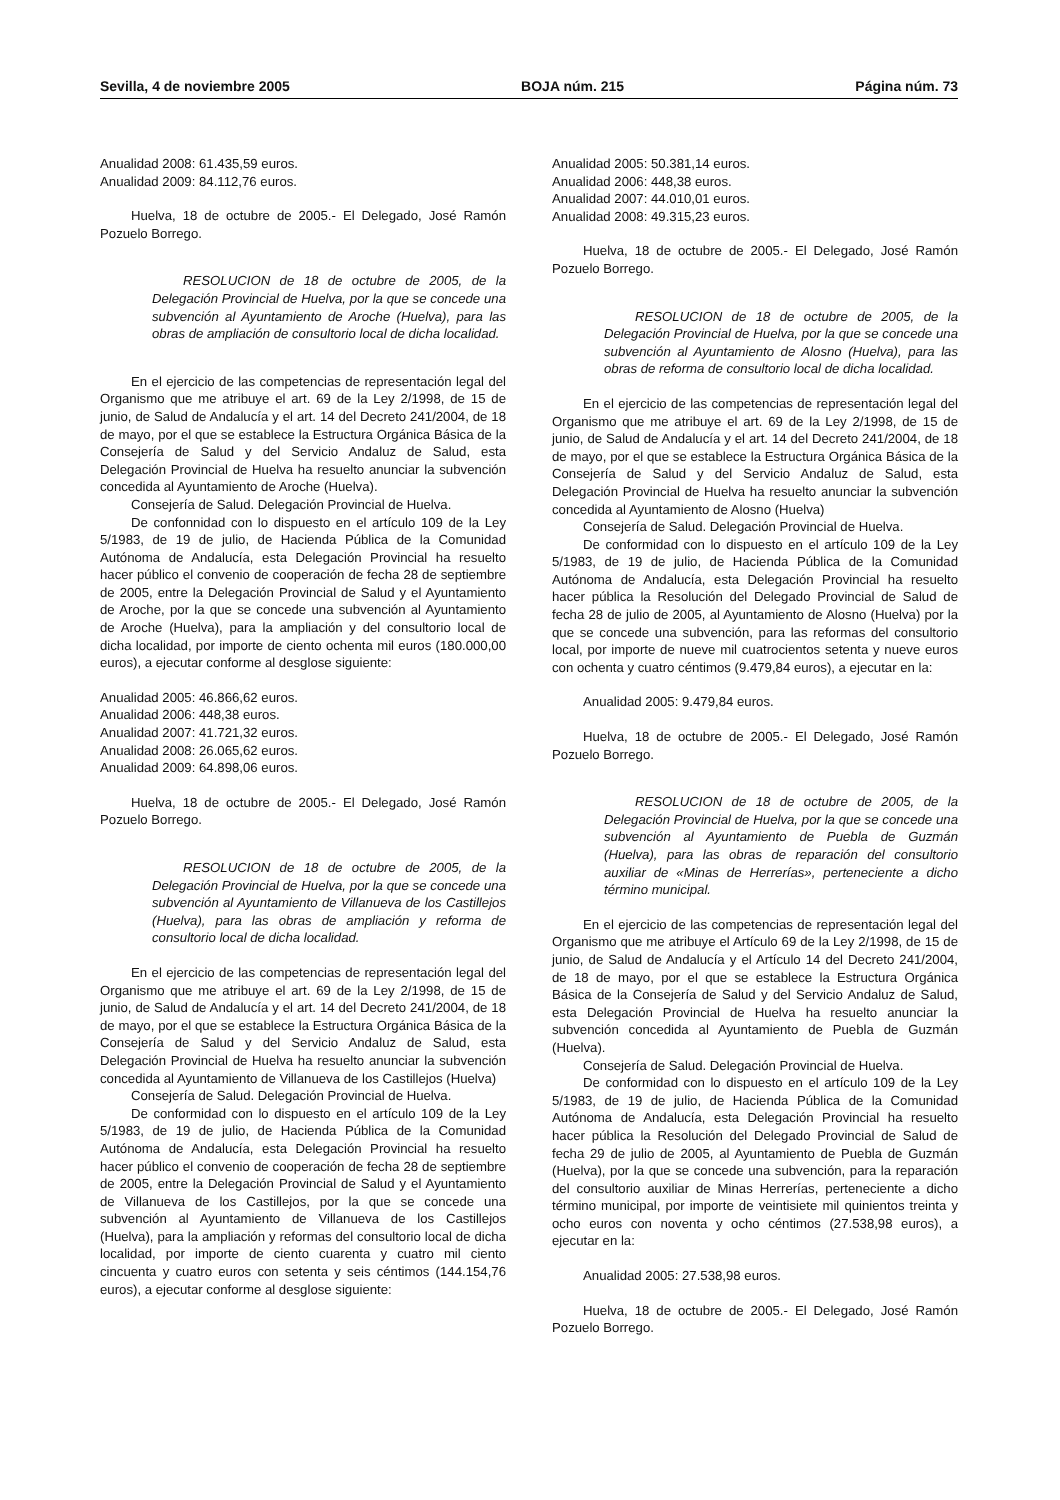Sevilla, 4 de noviembre 2005 BOJA núm. 215 Página núm. 73
Anualidad 2008: 61.435,59 euros.
Anualidad 2009: 84.112,76 euros.
Huelva, 18 de octubre de 2005.- El Delegado, José Ramón Pozuelo Borrego.
RESOLUCION de 18 de octubre de 2005, de la Delegación Provincial de Huelva, por la que se concede una subvención al Ayuntamiento de Aroche (Huelva), para las obras de ampliación de consultorio local de dicha localidad.
En el ejercicio de las competencias de representación legal del Organismo que me atribuye el art. 69 de la Ley 2/1998, de 15 de junio, de Salud de Andalucía y el art. 14 del Decreto 241/2004, de 18 de mayo, por el que se establece la Estructura Orgánica Básica de la Consejería de Salud y del Servicio Andaluz de Salud, esta Delegación Provincial de Huelva ha resuelto anunciar la subvención concedida al Ayuntamiento de Aroche (Huelva).
Consejería de Salud. Delegación Provincial de Huelva.
De confonnidad con lo dispuesto en el artículo 109 de la Ley 5/1983, de 19 de julio, de Hacienda Pública de la Comunidad Autónoma de Andalucía, esta Delegación Provincial ha resuelto hacer público el convenio de cooperación de fecha 28 de septiembre de 2005, entre la Delegación Provincial de Salud y el Ayuntamiento de Aroche, por la que se concede una subvención al Ayuntamiento de Aroche (Huelva), para la ampliación y del consultorio local de dicha localidad, por importe de ciento ochenta mil euros (180.000,00 euros), a ejecutar conforme al desglose siguiente:
Anualidad 2005: 46.866,62 euros.
Anualidad 2006: 448,38 euros.
Anualidad 2007: 41.721,32 euros.
Anualidad 2008: 26.065,62 euros.
Anualidad 2009: 64.898,06 euros.
Huelva, 18 de octubre de 2005.- El Delegado, José Ramón Pozuelo Borrego.
RESOLUCION de 18 de octubre de 2005, de la Delegación Provincial de Huelva, por la que se concede una subvención al Ayuntamiento de Villanueva de los Castillejos (Huelva), para las obras de ampliación y reforma de consultorio local de dicha localidad.
En el ejercicio de las competencias de representación legal del Organismo que me atribuye el art. 69 de la Ley 2/1998, de 15 de junio, de Salud de Andalucía y el art. 14 del Decreto 241/2004, de 18 de mayo, por el que se establece la Estructura Orgánica Básica de la Consejería de Salud y del Servicio Andaluz de Salud, esta Delegación Provincial de Huelva ha resuelto anunciar la subvención concedida al Ayuntamiento de Villanueva de los Castillejos (Huelva)
Consejería de Salud. Delegación Provincial de Huelva.
De conformidad con lo dispuesto en el artículo 109 de la Ley 5/1983, de 19 de julio, de Hacienda Pública de la Comunidad Autónoma de Andalucía, esta Delegación Provincial ha resuelto hacer público el convenio de cooperación de fecha 28 de septiembre de 2005, entre la Delegación Provincial de Salud y el Ayuntamiento de Villanueva de los Castillejos, por la que se concede una subvención al Ayuntamiento de Villanueva de los Castillejos (Huelva), para la ampliación y reformas del consultorio local de dicha localidad, por importe de ciento cuarenta y cuatro mil ciento cincuenta y cuatro euros con setenta y seis céntimos (144.154,76 euros), a ejecutar conforme al desglose siguiente:
Anualidad 2005: 50.381,14 euros.
Anualidad 2006: 448,38 euros.
Anualidad 2007: 44.010,01 euros.
Anualidad 2008: 49.315,23 euros.
Huelva, 18 de octubre de 2005.- El Delegado, José Ramón Pozuelo Borrego.
RESOLUCION de 18 de octubre de 2005, de la Delegación Provincial de Huelva, por la que se concede una subvención al Ayuntamiento de Alosno (Huelva), para las obras de reforma de consultorio local de dicha localidad.
En el ejercicio de las competencias de representación legal del Organismo que me atribuye el art. 69 de la Ley 2/1998, de 15 de junio, de Salud de Andalucía y el art. 14 del Decreto 241/2004, de 18 de mayo, por el que se establece la Estructura Orgánica Básica de la Consejería de Salud y del Servicio Andaluz de Salud, esta Delegación Provincial de Huelva ha resuelto anunciar la subvención concedida al Ayuntamiento de Alosno (Huelva)
Consejería de Salud. Delegación Provincial de Huelva.
De conformidad con lo dispuesto en el artículo 109 de la Ley 5/1983, de 19 de julio, de Hacienda Pública de la Comunidad Autónoma de Andalucía, esta Delegación Provincial ha resuelto hacer pública la Resolución del Delegado Provincial de Salud de fecha 28 de julio de 2005, al Ayuntamiento de Alosno (Huelva) por la que se concede una subvención, para las reformas del consultorio local, por importe de nueve mil cuatrocientos setenta y nueve euros con ochenta y cuatro céntimos (9.479,84 euros), a ejecutar en la:
Anualidad 2005: 9.479,84 euros.
Huelva, 18 de octubre de 2005.- El Delegado, José Ramón Pozuelo Borrego.
RESOLUCION de 18 de octubre de 2005, de la Delegación Provincial de Huelva, por la que se concede una subvención al Ayuntamiento de Puebla de Guzmán (Huelva), para las obras de reparación del consultorio auxiliar de «Minas de Herrerías», perteneciente a dicho término municipal.
En el ejercicio de las competencias de representación legal del Organismo que me atribuye el Artículo 69 de la Ley 2/1998, de 15 de junio, de Salud de Andalucía y el Artículo 14 del Decreto 241/2004, de 18 de mayo, por el que se establece la Estructura Orgánica Básica de la Consejería de Salud y del Servicio Andaluz de Salud, esta Delegación Provincial de Huelva ha resuelto anunciar la subvención concedida al Ayuntamiento de Puebla de Guzmán (Huelva).
Consejería de Salud. Delegación Provincial de Huelva.
De conformidad con lo dispuesto en el artículo 109 de la Ley 5/1983, de 19 de julio, de Hacienda Pública de la Comunidad Autónoma de Andalucía, esta Delegación Provincial ha resuelto hacer pública la Resolución del Delegado Provincial de Salud de fecha 29 de julio de 2005, al Ayuntamiento de Puebla de Guzmán (Huelva), por la que se concede una subvención, para la reparación del consultorio auxiliar de Minas Herrerías, perteneciente a dicho término municipal, por importe de veintisiete mil quinientos treinta y ocho euros con noventa y ocho céntimos (27.538,98 euros), a ejecutar en la:
Anualidad 2005: 27.538,98 euros.
Huelva, 18 de octubre de 2005.- El Delegado, José Ramón Pozuelo Borrego.